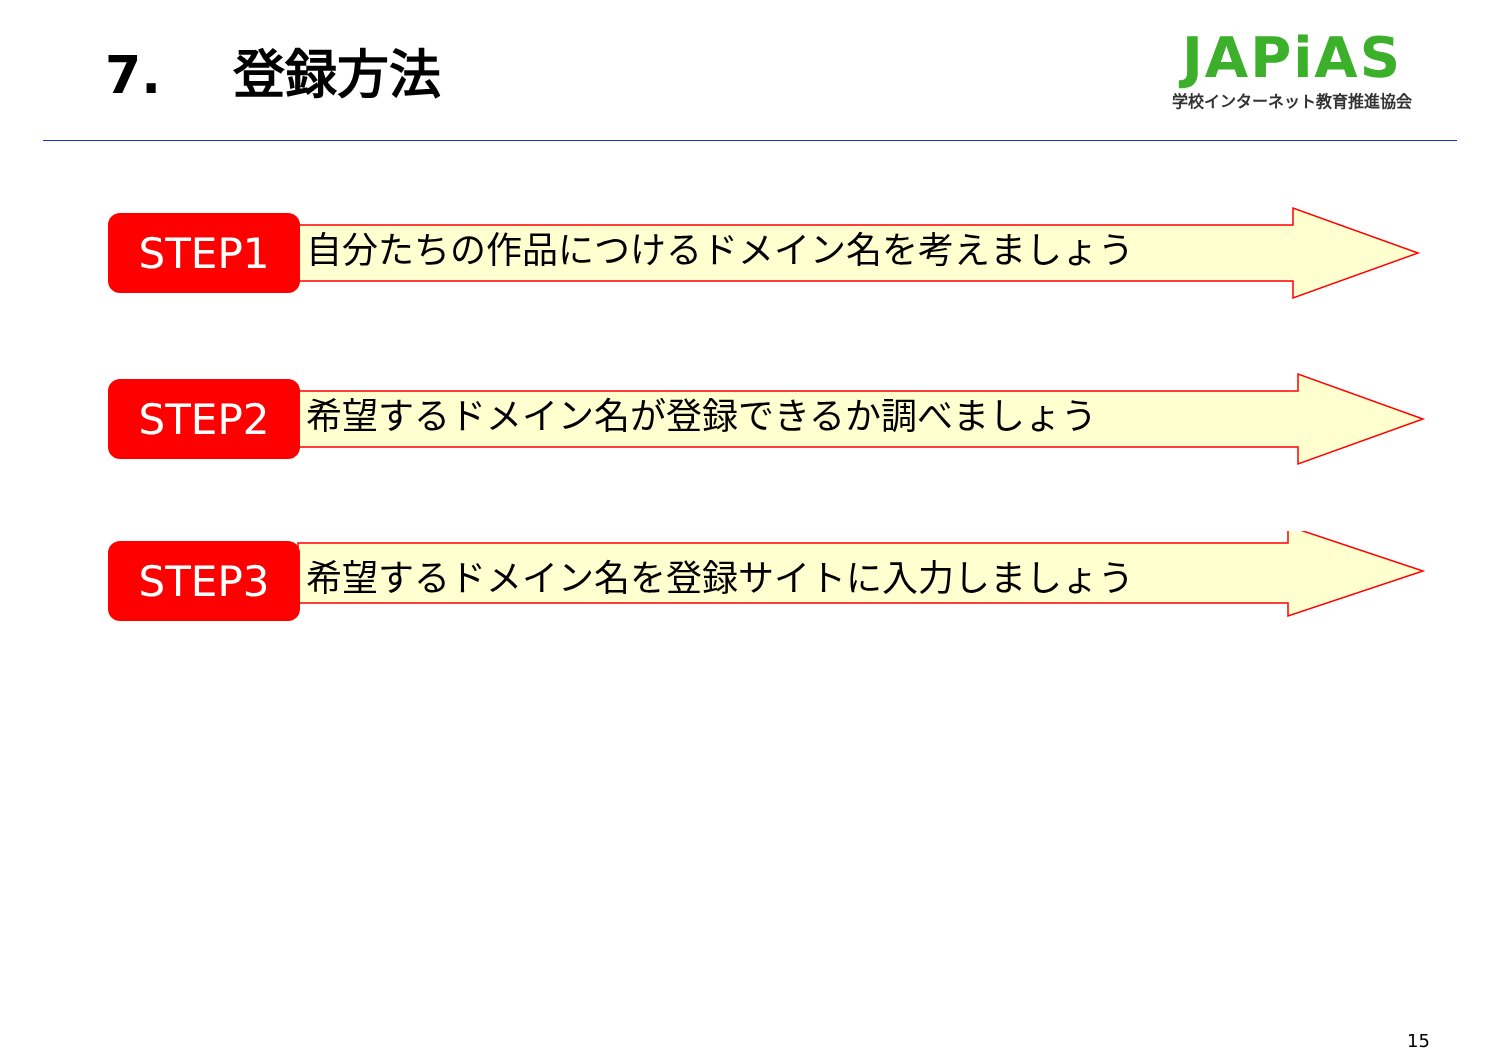7. 登録方法
JAPiAS
学校インターネット教育推進協会
STEP1
自分たちの作品につけるドメイン名を考えましょう
STEP2
希望するドメイン名が登録できるか調べましょう
STEP3
希望するドメイン名を登録サイトに入力しましょう
15